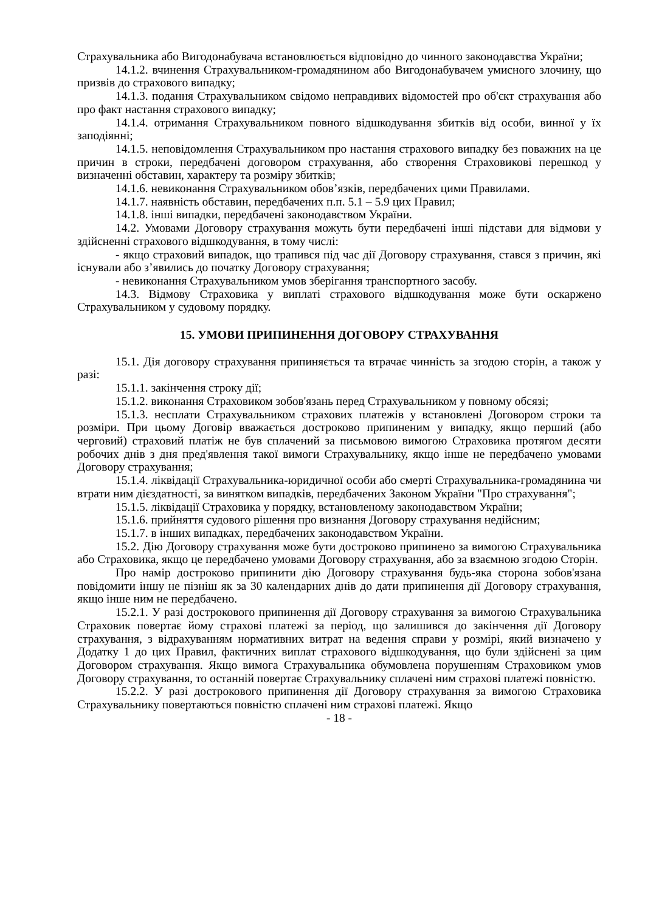Страхувальника або Вигодонабувача встановлюється відповідно до чинного законодавства України;
14.1.2. вчинення Страхувальником-громадянином або Вигодонабувачем умисного злочину, що призвів до страхового випадку;
14.1.3. подання Страхувальником свідомо неправдивих відомостей про об'єкт страхування або про факт настання страхового випадку;
14.1.4. отримання Страхувальником повного відшкодування збитків від особи, винної у їх заподіянні;
14.1.5. неповідомлення Страхувальником про настання страхового випадку без поважних на це причин в строки, передбачені договором страхування, або створення Страховикові перешкод у визначенні обставин, характеру та розміру збитків;
14.1.6. невиконання Страхувальником обов’язків, передбачених цими Правилами.
14.1.7. наявність обставин, передбачених п.п. 5.1 – 5.9 цих Правил;
14.1.8. інші випадки, передбачені законодавством України.
14.2. Умовами Договору страхування можуть бути передбачені інші підстави для відмови у здійсненні страхового відшкодування, в тому числі:
- якщо страховий випадок, що трапився під час дії Договору страхування, стався з причин, які існували або з’явились до початку Договору страхування;
- невиконання Страхувальником умов зберігання транспортного засобу.
14.3. Відмову Страховика у виплаті страхового відшкодування може бути оскаржено Страхувальником у судовому порядку.
15. УМОВИ ПРИПИНЕННЯ ДОГОВОРУ СТРАХУВАННЯ
15.1. Дія договору страхування припиняється та втрачає чинність за згодою сторін, а також у разі:
15.1.1. закінчення строку дії;
15.1.2. виконання Страховиком зобов'язань перед Страхувальником у повному обсязі;
15.1.3. несплати Страхувальником страхових платежів у встановлені Договором строки та розміри. При цьому Договір вважається достроково припиненим у випадку, якщо перший (або черговий) страховий платіж не був сплачений за письмовою вимогою Страховика протягом десяти робочих днів з дня пред'явлення такої вимоги Страхувальнику, якщо інше не передбачено умовами Договору страхування;
15.1.4. ліквідації Страхувальника-юридичної особи або смерті Страхувальника-громадянина чи втрати ним дієздатності, за винятком випадків, передбачених Законом України "Про страхування";
15.1.5. ліквідації Страховика у порядку, встановленому законодавством України;
15.1.6. прийняття судового рішення про визнання Договору страхування недійсним;
15.1.7. в інших випадках, передбачених законодавством України.
15.2. Дію Договору страхування може бути достроково припинено за вимогою Страхувальника або Страховика, якщо це передбачено умовами Договору страхування, або за взаємною згодою Сторін.
Про намір достроково припинити дію Договору страхування будь-яка сторона зобов'язана повідомити іншу не пізніш як за 30 календарних днів до дати припинення дії Договору страхування, якщо інше ним не передбачено.
15.2.1. У разі дострокового припинення дії Договору страхування за вимогою Страхувальника Страховик повертає йому страхові платежі за період, що залишився до закінчення дії Договору страхування, з відрахуванням нормативних витрат на ведення справи у розмірі, який визначено у Додатку 1 до цих Правил, фактичних виплат страхового відшкодування, що були здійснені за цим Договором страхування. Якщо вимога Страхувальника обумовлена порушенням Страховиком умов Договору страхування, то останній повертає Страхувальнику сплачені ним страхові платежі повністю.
15.2.2. У разі дострокового припинення дії Договору страхування за вимогою Страховика Страхувальнику повертаються повністю сплачені ним страхові платежі. Якщо
- 18 -